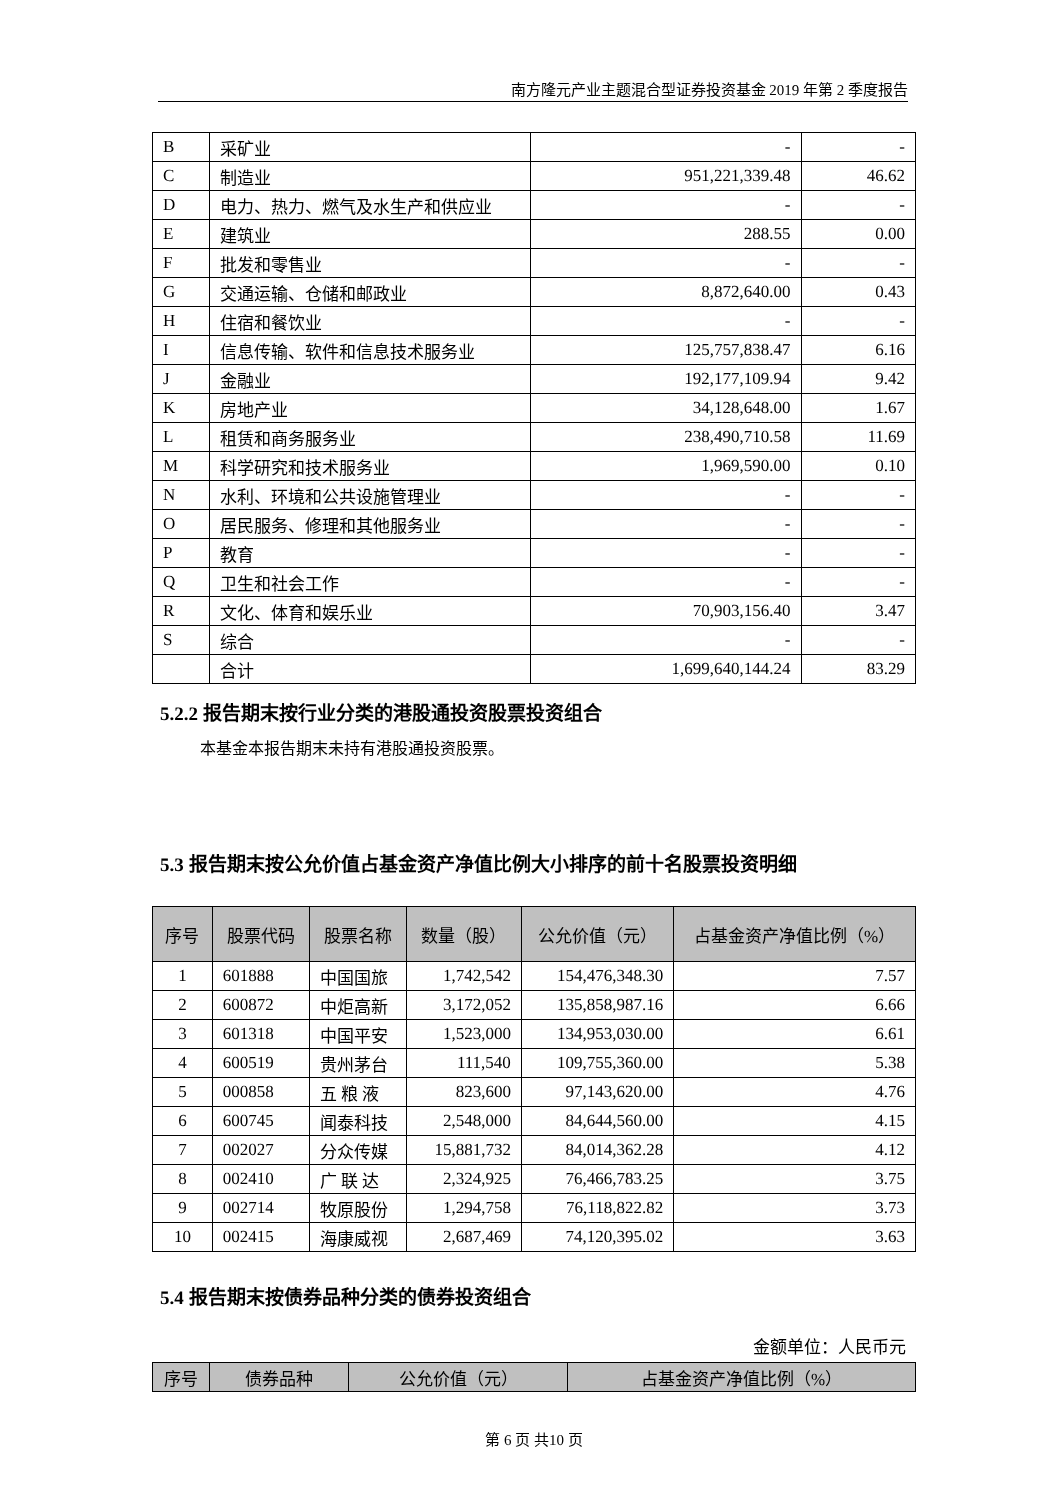南方隆元产业主题混合型证券投资基金 2019 年第 2 季度报告
| B | 采矿业 | - | - |
| C | 制造业 | 951,221,339.48 | 46.62 |
| D | 电力、热力、燃气及水生产和供应业 | - | - |
| E | 建筑业 | 288.55 | 0.00 |
| F | 批发和零售业 | - | - |
| G | 交通运输、仓储和邮政业 | 8,872,640.00 | 0.43 |
| H | 住宿和餐饮业 | - | - |
| I | 信息传输、软件和信息技术服务业 | 125,757,838.47 | 6.16 |
| J | 金融业 | 192,177,109.94 | 9.42 |
| K | 房地产业 | 34,128,648.00 | 1.67 |
| L | 租赁和商务服务业 | 238,490,710.58 | 11.69 |
| M | 科学研究和技术服务业 | 1,969,590.00 | 0.10 |
| N | 水利、环境和公共设施管理业 | - | - |
| O | 居民服务、修理和其他服务业 | - | - |
| P | 教育 | - | - |
| Q | 卫生和社会工作 | - | - |
| R | 文化、体育和娱乐业 | 70,903,156.40 | 3.47 |
| S | 综合 | - | - |
| | 合计 | 1,699,640,144.24 | 83.29 |
5.2.2 报告期末按行业分类的港股通投资股票投资组合
本基金本报告期末未持有港股通投资股票。
5.3 报告期末按公允价值占基金资产净值比例大小排序的前十名股票投资明细
| 序号 | 股票代码 | 股票名称 | 数量（股） | 公允价值（元） | 占基金资产净值比例（%） |
| --- | --- | --- | --- | --- | --- |
| 1 | 601888 | 中国国旅 | 1,742,542 | 154,476,348.30 | 7.57 |
| 2 | 600872 | 中炬高新 | 3,172,052 | 135,858,987.16 | 6.66 |
| 3 | 601318 | 中国平安 | 1,523,000 | 134,953,030.00 | 6.61 |
| 4 | 600519 | 贵州茅台 | 111,540 | 109,755,360.00 | 5.38 |
| 5 | 000858 | 五 粮 液 | 823,600 | 97,143,620.00 | 4.76 |
| 6 | 600745 | 闻泰科技 | 2,548,000 | 84,644,560.00 | 4.15 |
| 7 | 002027 | 分众传媒 | 15,881,732 | 84,014,362.28 | 4.12 |
| 8 | 002410 | 广 联 达 | 2,324,925 | 76,466,783.25 | 3.75 |
| 9 | 002714 | 牧原股份 | 1,294,758 | 76,118,822.82 | 3.73 |
| 10 | 002415 | 海康威视 | 2,687,469 | 74,120,395.02 | 3.63 |
5.4 报告期末按债券品种分类的债券投资组合
金额单位：人民币元
| 序号 | 债券品种 | 公允价值（元） | 占基金资产净值比例（%） |
| --- | --- | --- | --- |
第 6 页 共10 页